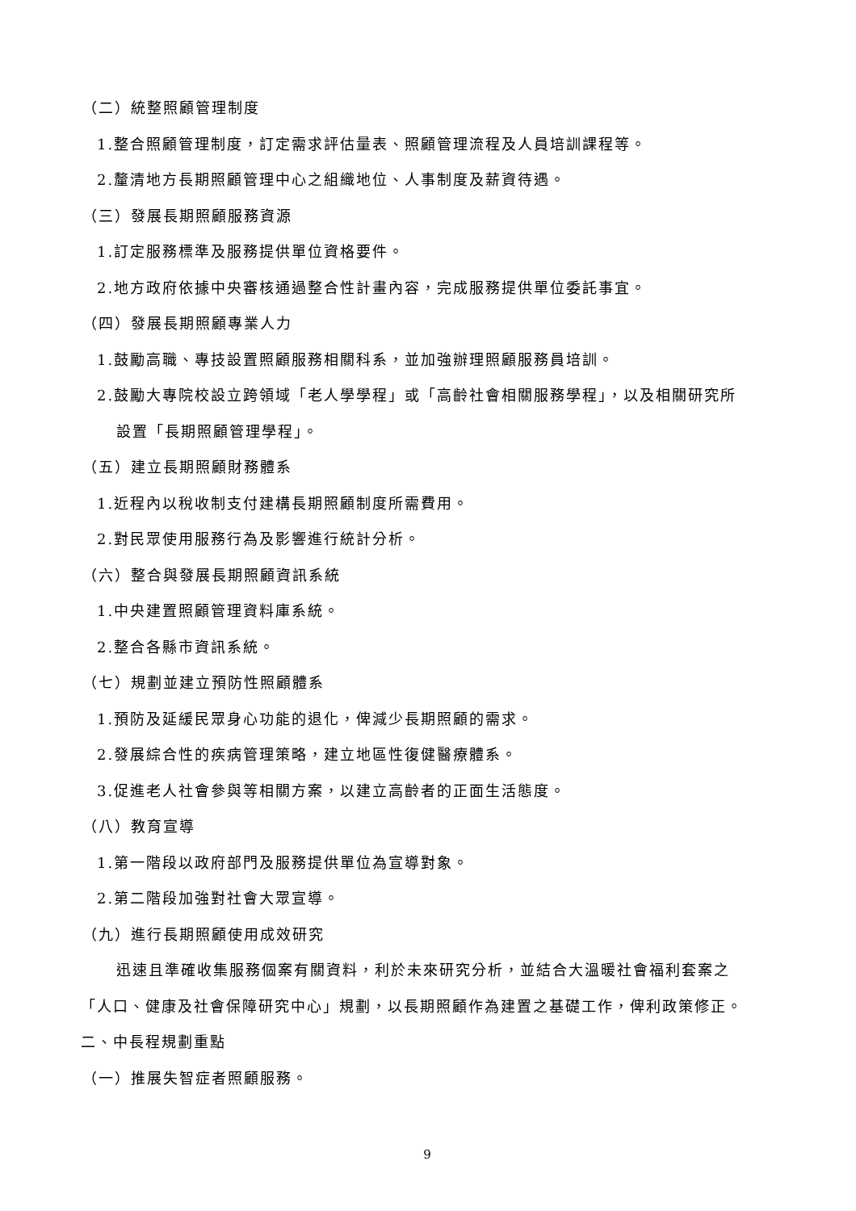（二）統整照顧管理制度
1.整合照顧管理制度，訂定需求評估量表、照顧管理流程及人員培訓課程等。
2.釐清地方長期照顧管理中心之組織地位、人事制度及薪資待遇。
（三）發展長期照顧服務資源
1.訂定服務標準及服務提供單位資格要件。
2.地方政府依據中央審核通過整合性計畫內容，完成服務提供單位委託事宜。
（四）發展長期照顧專業人力
1.鼓勵高職、專技設置照顧服務相關科系，並加強辦理照顧服務員培訓。
2.鼓勵大專院校設立跨領域「老人學學程」或「高齡社會相關服務學程」，以及相關研究所
設置「長期照顧管理學程」。
（五）建立長期照顧財務體系
1.近程內以稅收制支付建構長期照顧制度所需費用。
2.對民眾使用服務行為及影響進行統計分析。
（六）整合與發展長期照顧資訊系統
1.中央建置照顧管理資料庫系統。
2.整合各縣市資訊系統。
（七）規劃並建立預防性照顧體系
1.預防及延緩民眾身心功能的退化，俾減少長期照顧的需求。
2.發展綜合性的疾病管理策略，建立地區性復健醫療體系。
3.促進老人社會參與等相關方案，以建立高齡者的正面生活態度。
（八）教育宣導
1.第一階段以政府部門及服務提供單位為宣導對象。
2.第二階段加強對社會大眾宣導。
（九）進行長期照顧使用成效研究
迅速且準確收集服務個案有關資料，利於未來研究分析，並結合大溫暖社會福利套案之
「人口、健康及社會保障研究中心」規劃，以長期照顧作為建置之基礎工作，俾利政策修正。
二、中長程規劃重點
（一）推展失智症者照顧服務。
9